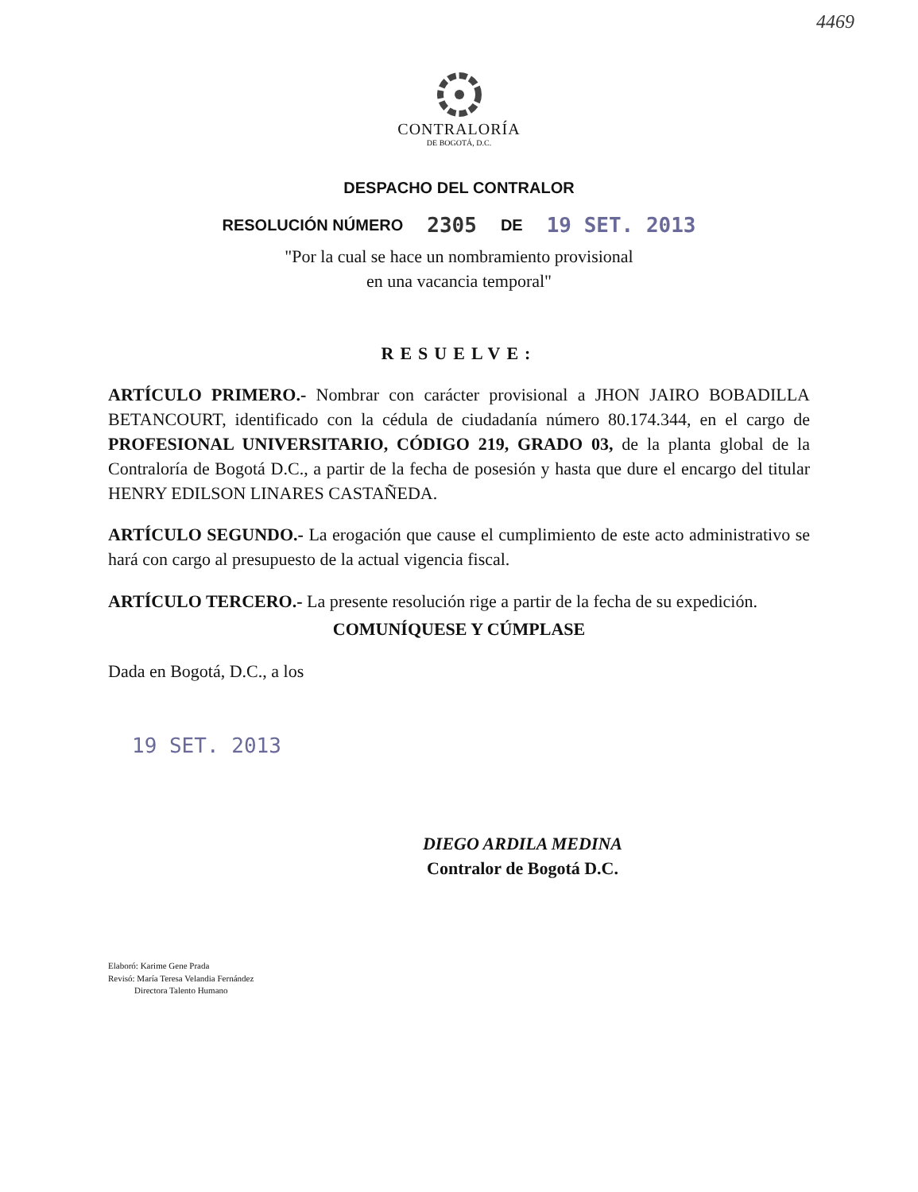4469
CONTRALORÍA
DE BOGOTÁ, D.C.
DESPACHO DEL CONTRALOR
RESOLUCIÓN NÚMERO 2305 DE 19 SET. 2013
"Por la cual se hace un nombramiento provisional
en una vacancia temporal"
RESUELVE:
ARTÍCULO PRIMERO.- Nombrar con carácter provisional a JHON JAIRO BOBADILLA BETANCOURT, identificado con la cédula de ciudadanía número 80.174.344, en el cargo de PROFESIONAL UNIVERSITARIO, CÓDIGO 219, GRADO 03, de la planta global de la Contraloría de Bogotá D.C., a partir de la fecha de posesión y hasta que dure el encargo del titular HENRY EDILSON LINARES CASTAÑEDA.
ARTÍCULO SEGUNDO.- La erogación que cause el cumplimiento de este acto administrativo se hará con cargo al presupuesto de la actual vigencia fiscal.
ARTÍCULO TERCERO.- La presente resolución rige a partir de la fecha de su expedición.
COMUNÍQUESE Y CÚMPLASE
Dada en Bogotá, D.C., a los
19 SET. 2013
DIEGO ARDILA MEDINA
Contralor de Bogotá D.C.
Elaboró: Karime Gene Prada
Revisó: María Teresa Velandia Fernández
Directora Talento Humano